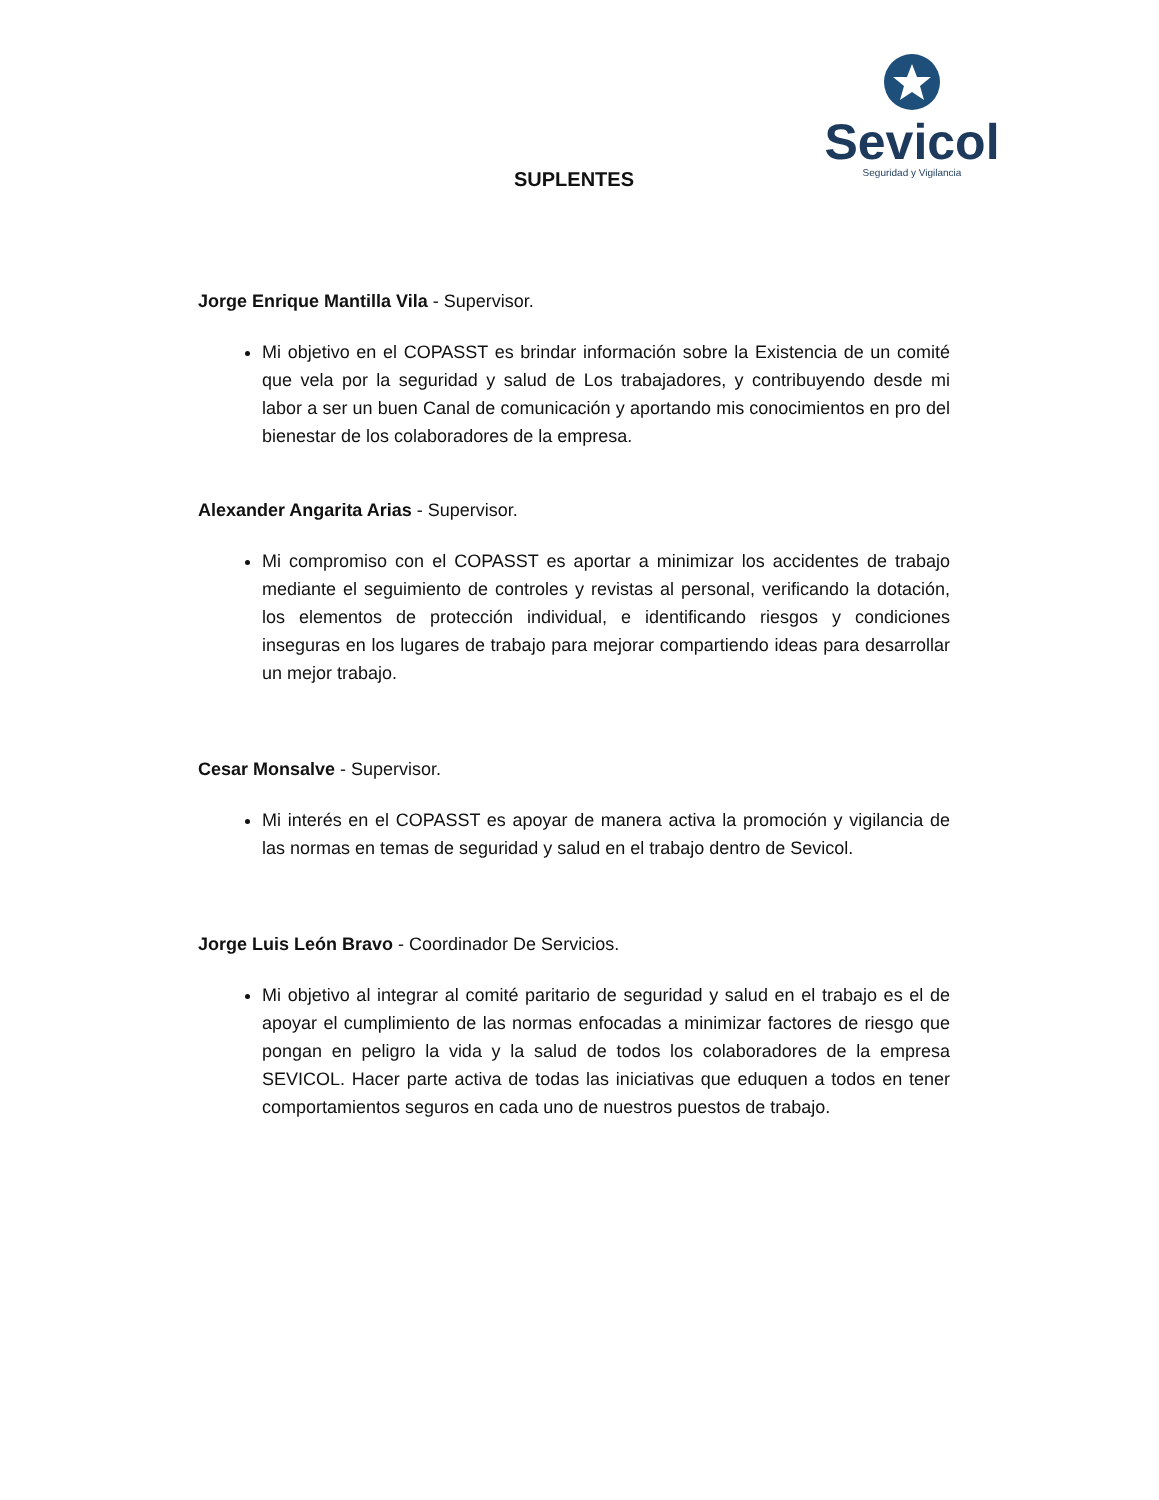Sevicol
Seguridad y Vigilancia
SUPLENTES
Jorge Enrique Mantilla Vila - Supervisor.
Mi objetivo en el COPASST es brindar información sobre la Existencia de un comité que vela por la seguridad y salud de Los trabajadores, y contribuyendo desde mi labor a ser un buen Canal de comunicación y aportando mis conocimientos en pro del bienestar de los colaboradores de la empresa.
Alexander Angarita Arias - Supervisor.
Mi compromiso con el COPASST es aportar a minimizar los accidentes de trabajo mediante el seguimiento de controles y revistas al personal, verificando la dotación, los elementos de protección individual, e identificando riesgos y condiciones inseguras en los lugares de trabajo para mejorar compartiendo ideas para desarrollar un mejor trabajo.
Cesar Monsalve - Supervisor.
Mi interés en el COPASST es apoyar de manera activa la promoción y vigilancia de las normas en temas de seguridad y salud en el trabajo dentro de Sevicol.
Jorge Luis León Bravo - Coordinador De Servicios.
Mi objetivo al integrar al comité paritario de seguridad y salud en el trabajo es el de apoyar el cumplimiento de las normas enfocadas a minimizar factores de riesgo que pongan en peligro la vida y la salud de todos los colaboradores de la empresa SEVICOL. Hacer parte activa de todas las iniciativas que eduquen a todos en tener comportamientos seguros en cada uno de nuestros puestos de trabajo.